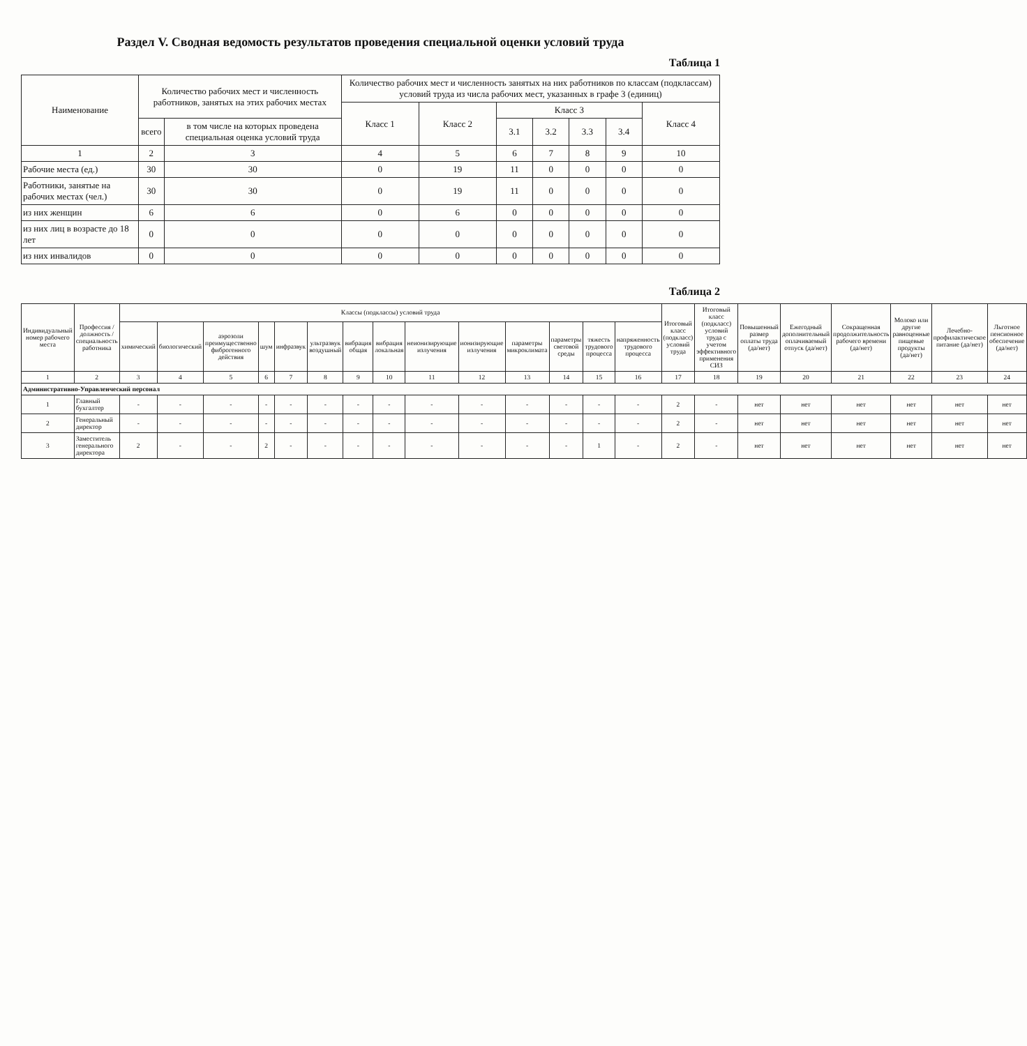Раздел V. Сводная ведомость результатов проведения специальной оценки условий труда
Таблица 1
| Наименование | Количество рабочих мест и численность работников, занятых на этих рабочих местах | | Количество рабочих мест и численность занятых на них работников по классам (подклассам) условий труда из числа рабочих мест, указанных в графе 3 (единиц) | | | | | | |
| --- | --- | --- | --- | --- | --- | --- | --- | --- | --- |
| | | | Класс 1 | Класс 2 | Класс 3 | | | | Класс 4 |
| | всего | в том числе на которых проведена специальная оценка условий труда | | | 3.1 | 3.2 | 3.3 | 3.4 | |
| 1 | 2 | 3 | 4 | 5 | 6 | 7 | 8 | 9 | 10 |
| Рабочие места (ед.) | 30 | 30 | 0 | 19 | 11 | 0 | 0 | 0 | 0 |
| Работники, занятые на рабочих местах (чел.) | 30 | 30 | 0 | 19 | 11 | 0 | 0 | 0 | 0 |
| из них женщин | 6 | 6 | 0 | 6 | 0 | 0 | 0 | 0 | 0 |
| из них лиц в возрасте до 18 лет | 0 | 0 | 0 | 0 | 0 | 0 | 0 | 0 | 0 |
| из них инвалидов | 0 | 0 | 0 | 0 | 0 | 0 | 0 | 0 | 0 |
Таблица 2
| Индивидуальный номер рабочего места | Профессия / должность / специальность работника | Классы (подклассы) условий труда | | | | | | | | | | | | | | Итоговый класс (подкласс) условий труда | Итоговый класс (подкласс) условий труда с учетом эффективного применения СИЗ | Повышенный размер оплаты труда (да/нет) | Ежегодный дополнительный оплачиваемый отпуск (да/нет) | Сокращенная продолжительность рабочего времени (да/нет) | Молоко или другие равноценные пищевые продукты (да/нет) | Лечебно-профилактическое питание (да/нет) | Льготное пенсионное обеспечение (да/нет) |
| --- | --- | --- | --- | --- | --- | --- | --- | --- | --- | --- | --- | --- | --- | --- | --- | --- | --- | --- | --- | --- | --- | --- | --- |
| | | химический | биологический | аэрозоли преимущественно фиброгенного действия | шум | инфразвук | ультразвук воздушный | вибрация общая | вибрация локальная | неионизирующие излучения | ионизирующие излучения | параметры микроклимата | параметры световой среды | тяжесть трудового процесса | напряженность трудового процесса | | | | | | | | |
| 1 | 2 | 3 | 4 | 5 | 6 | 7 | 8 | 9 | 10 | 11 | 12 | 13 | 14 | 15 | 16 | 17 | 18 | 19 | 20 | 21 | 22 | 23 | 24 |
| Административно-Управленческий персонал | | | | | | | | | | | | | | | | | | | | | | | |
| 1 | Главный бухгалтер | - | - | - | - | - | - | - | - | - | - | - | - | - | - | 2 | - | нет | нет | нет | нет | нет | нет |
| 2 | Генеральный директор | - | - | - | - | - | - | - | - | - | - | - | - | - | - | 2 | - | нет | нет | нет | нет | нет | нет |
| 3 | Заместитель генерального директора | 2 | - | - | 2 | - | - | - | - | - | - | - | - | 1 | - | 2 | - | нет | нет | нет | нет | нет | нет |